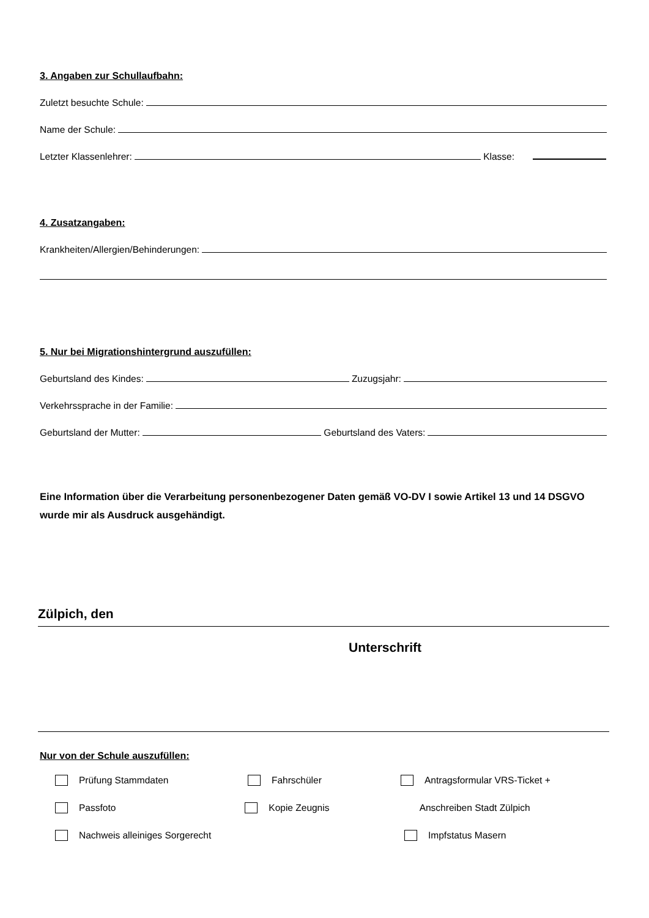3. Angaben zur Schullaufbahn:
Zuletzt besuchte Schule:
Name der Schule:
Letzter Klassenlehrer: Klasse:
4. Zusatzangaben:
Krankheiten/Allergien/Behinderungen:
5. Nur bei Migrationshintergrund auszufüllen:
Geburtsland des Kindes: Zuzugsjahr:
Verkehrssprache in der Familie:
Geburtsland der Mutter: Geburtsland des Vaters:
Eine Information über die Verarbeitung personenbezogener Daten gemäß VO-DV I sowie Artikel 13 und 14 DSGVO wurde mir als Ausdruck ausgehändigt.
Zülpich, den
Unterschrift
Nur von der Schule auszufüllen:
Prüfung Stammdaten Fahrschüler Antragsformular VRS-Ticket +
Passfoto Kopie Zeugnis Anschreiben Stadt Zülpich
Nachweis alleiniges Sorgerecht Impfstatus Masern